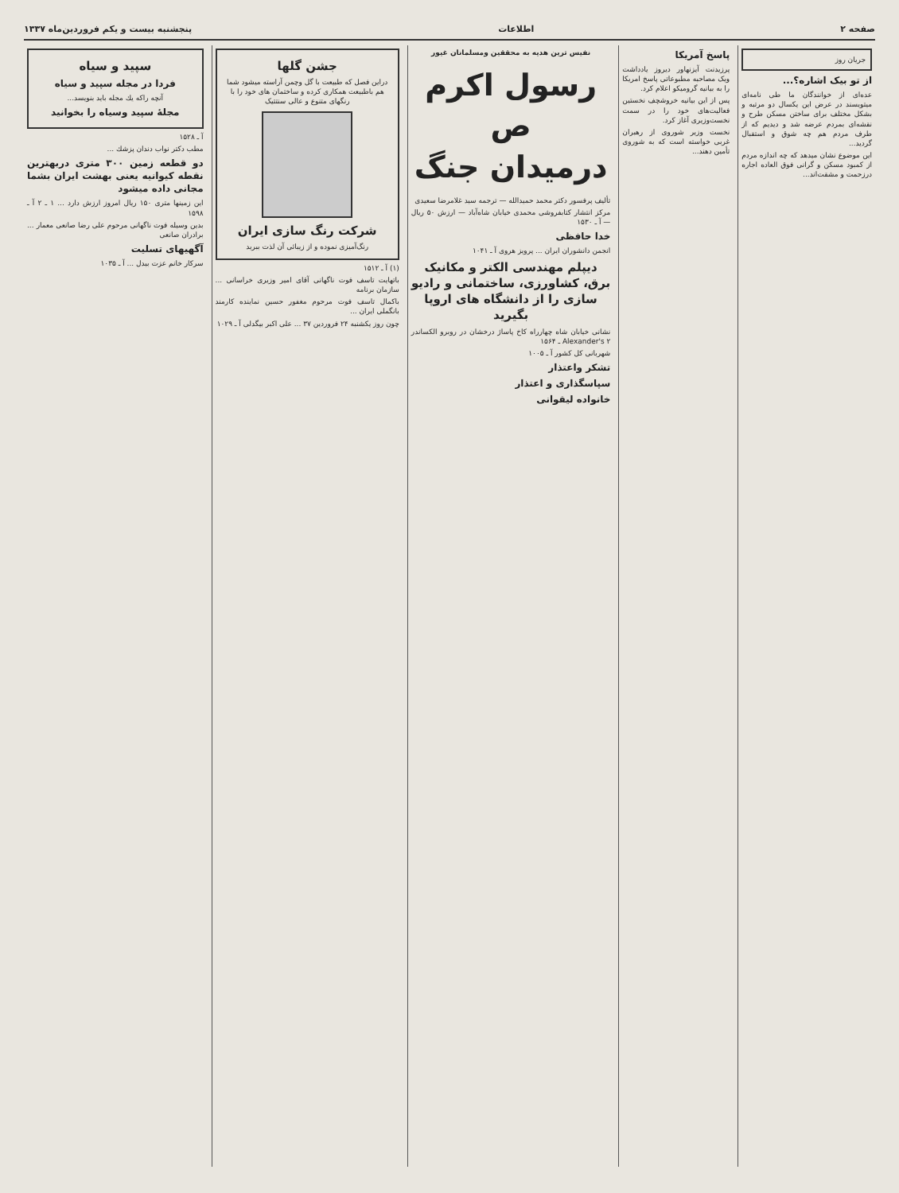صفحه ۲ اطلاعات پنجشنبه بیست و یکم فروردین‌ماه ۱۳۳۷
جریان روز
از تو بیک اشاره؟...
عده‌ای از خوانندگان ما طی نامه‌ای میتویسند در عرض این یکسال دو مرتبه و بشکل مختلف برای ساختن مسکن طرح و نقشه‌ای بمردم عرضه شد و دیدیم که از طرف مردم هم چه شوق و استقبال گردید...
این موضوع نشان میدهد که چه اندازه مردم از کمبود مسکن و گرانی فوق العاده اجاره درزحمت و مشقت‌اند...
پاسخ آمریکا
پرزیدنت آیزنهاور دیروز یادداشت ویک مصاحبه مطبوعاتی پاسخ امریکا را به بیانیه گرومیکو اعلام کرد.
پس از این بیانیه خروشچف نخستین فعالیت‌های خود را در سمت نخست‌وزیری آغاز کرد.
نخست وزیر شوروی از رهبران غربی خواسته است که به شوروی تأمین دهند...
نفیس ترین هدیه به محققین ومسلمانان غیور
رسول اکرم ص
درمیدان جنگ
تألیف پرفسور دکتر محمد حمیدالله — ترجمه سید غلامرضا سعیدی
مرکز انتشار کتابفروشی محمدی خیابان شاه‌آباد — ارزش ۵۰ ریال — آ ـ ۱۵۳۰
خدا حافظی
انجمن دانشوران ایران ... پرویز هروی آ ـ ۱۰۴۱
دیپلم مهندسی الکتر و مکانیک برق، کشاورزی، ساختمانی و رادیو سازی را از دانشگاه های اروپا بگیرید
نشانی خیابان شاه چهارراه کاخ پاساژ درخشان در روبرو الکساندر Alexander's ۲ ـ ۱۵۶۴
شهربانی کل کشور آ ـ ۱۰۰۵
تشکر واعتذار
سپاسگذاری و اعتذار
خانواده لیقوانی
جشن گلها
دراین فصل که طبیعت با گل وچمن آراسته میشود شما هم باطبیعت همکاری کرده و ساختمان های خود را با رنگهای متنوع و عالی سنتتیک
شرکت رنگ سازی ایران
رنگ‌آمیزی نموده و از زیبائی آن لذت ببرید
(۱) آ ـ ۱۵۱۲
باتهایت تاسف فوت ناگهانی آقای امیر وزیری خراسانی ... سازمان برنامه
باکمال تاسف فوت مرحوم مغفور حسین نماینده کارمند بانگملی ایران ...
چون روز یکشنبه ۲۴ فروردین ۳۷ ... علی اکبر بیگدلی آ ـ ۱۰۲۹
سپید و سیاه
فردا در مجله سپید و سیاه
آنچه راکه یك مجله باید بنویسد...
مجلهٔ سپید وسیاه را بخوانید
آ ـ ۱۵۲۸
مطب دکتر نواب دندان پزشك ...
دو قطعه زمین ۳۰۰ متری دربهترین نقطه کیوانیه یعنی بهشت ایران بشما مجانی داده میشود
این زمینها متری ۱۵۰ ریال امروز ارزش دارد ... ۱ ـ ۲ آ ـ ۱۵۹۸
بدین وسیله فوت ناگهانی مرحوم علی رضا صانعی معمار ... برادران صانعی
آگهیهای تسلیت
سرکار خانم عزت بیدل ... آ ـ ۱۰۳۵